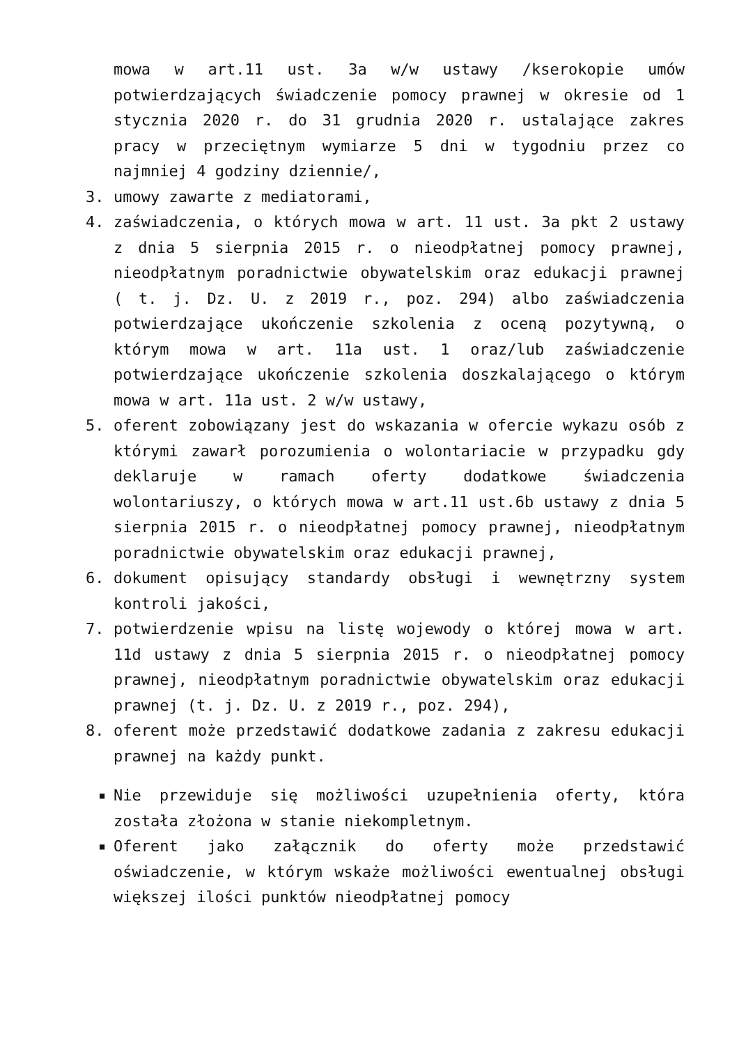mowa w art.11 ust. 3a w/w ustawy /kserokopie umów potwierdzających świadczenie pomocy prawnej w okresie od 1 stycznia 2020 r. do 31 grudnia 2020 r. ustalające zakres pracy w przeciętnym wymiarze 5 dni w tygodniu przez co najmniej 4 godziny dziennie/,
3. umowy zawarte z mediatorami,
4. zaświadczenia, o których mowa w art. 11 ust. 3a pkt 2 ustawy z dnia 5 sierpnia 2015 r. o nieodpłatnej pomocy prawnej, nieodpłatnym poradnictwie obywatelskim oraz edukacji prawnej ( t. j. Dz. U. z 2019 r., poz. 294) albo zaświadczenia potwierdzające ukończenie szkolenia z oceną pozytywną, o którym mowa w art. 11a ust. 1 oraz/lub zaświadczenie potwierdzające ukończenie szkolenia doszkalającego o którym mowa w art. 11a ust. 2 w/w ustawy,
5. oferent zobowiązany jest do wskazania w ofercie wykazu osób z którymi zawarł porozumienia o wolontariacie w przypadku gdy deklaruje w ramach oferty dodatkowe świadczenia wolontariuszy, o których mowa w art.11 ust.6b ustawy z dnia 5 sierpnia 2015 r. o nieodpłatnej pomocy prawnej, nieodpłatnym poradnictwie obywatelskim oraz edukacji prawnej,
6. dokument opisujący standardy obsługi i wewnętrzny system kontroli jakości,
7. potwierdzenie wpisu na listę wojewody o której mowa w art. 11d ustawy z dnia 5 sierpnia 2015 r. o nieodpłatnej pomocy prawnej, nieodpłatnym poradnictwie obywatelskim oraz edukacji prawnej (t. j. Dz. U. z 2019 r., poz. 294),
8. oferent może przedstawić dodatkowe zadania z zakresu edukacji prawnej na każdy punkt.
■ Nie przewiduje się możliwości uzupełnienia oferty, która została złożona w stanie niekompletnym.
■ Oferent jako załącznik do oferty może przedstawić oświadczenie, w którym wskaże możliwości ewentualnej obsługi większej ilości punktów nieodpłatnej pomocy